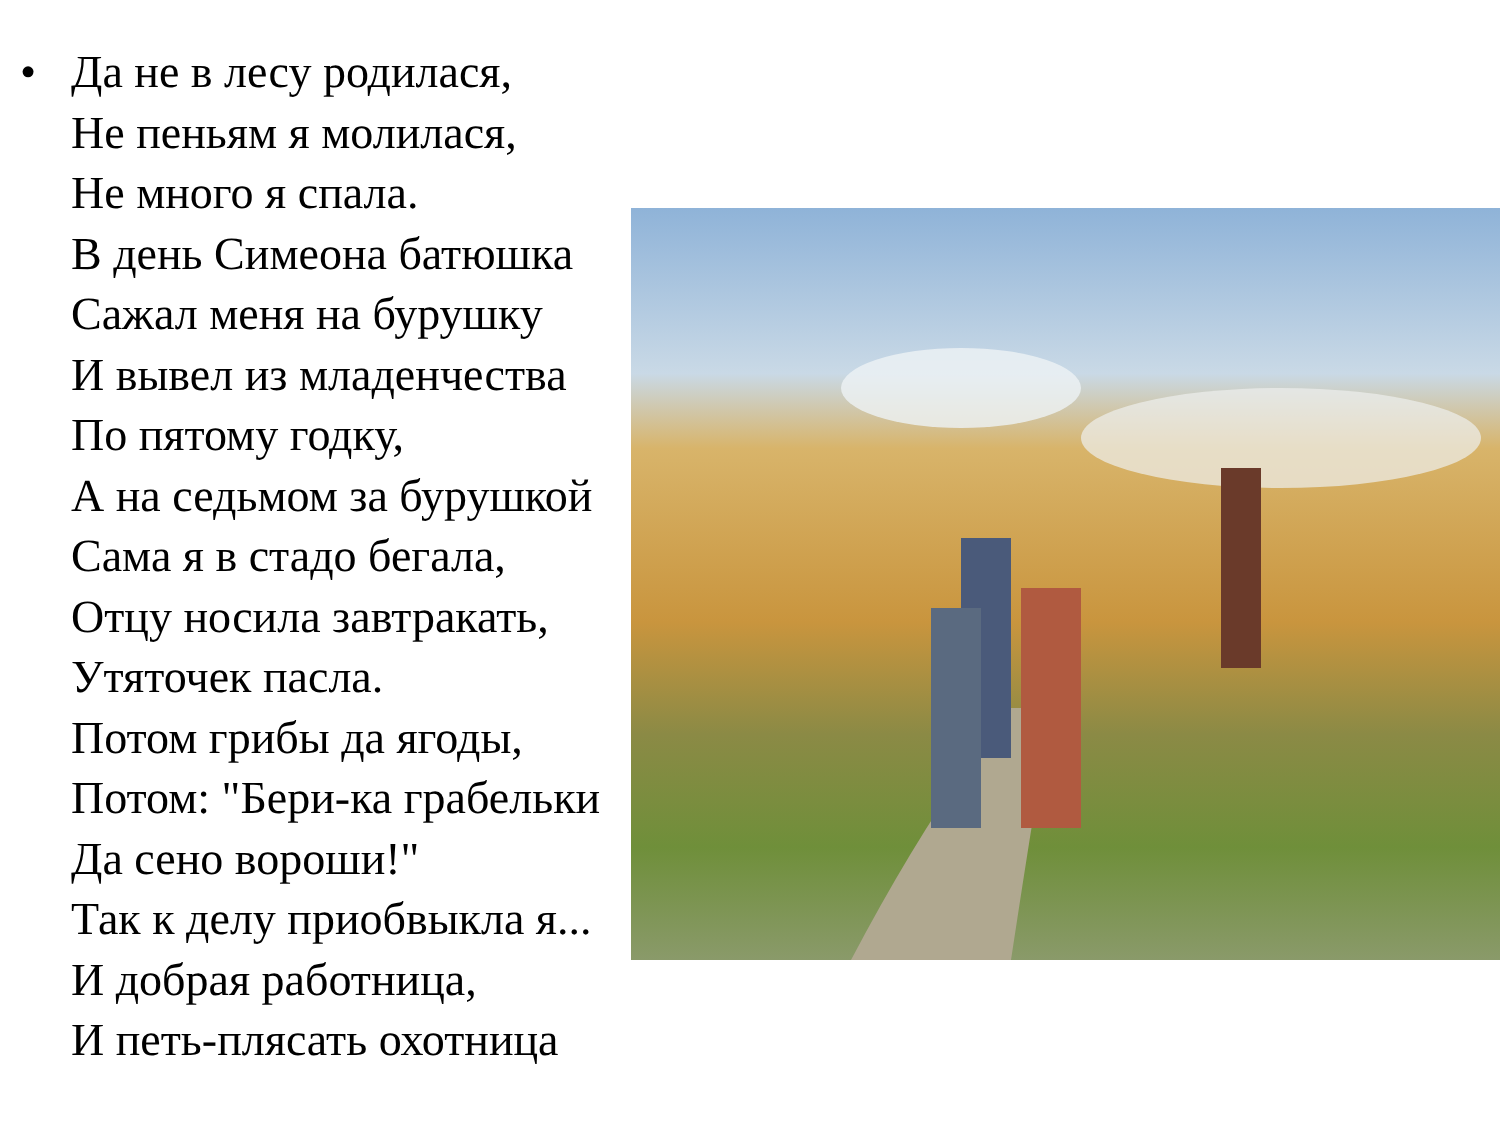• Да не в лесу родилася,
Не пеньям я молилася,
Не много я спала.
В день Симеона батюшка
Сажал меня на бурушку
И вывел из младенчества
По пятому годку,
А на седьмом за бурушкой
Сама я в стадо бегала,
Отцу носила завтракать,
Утяточек пасла.
Потом грибы да ягоды,
Потом: "Бери-ка грабельки
Да сено вороши!"
Так к делу приобвыкла я...
И добрая работница,
И петь-плясать охотница